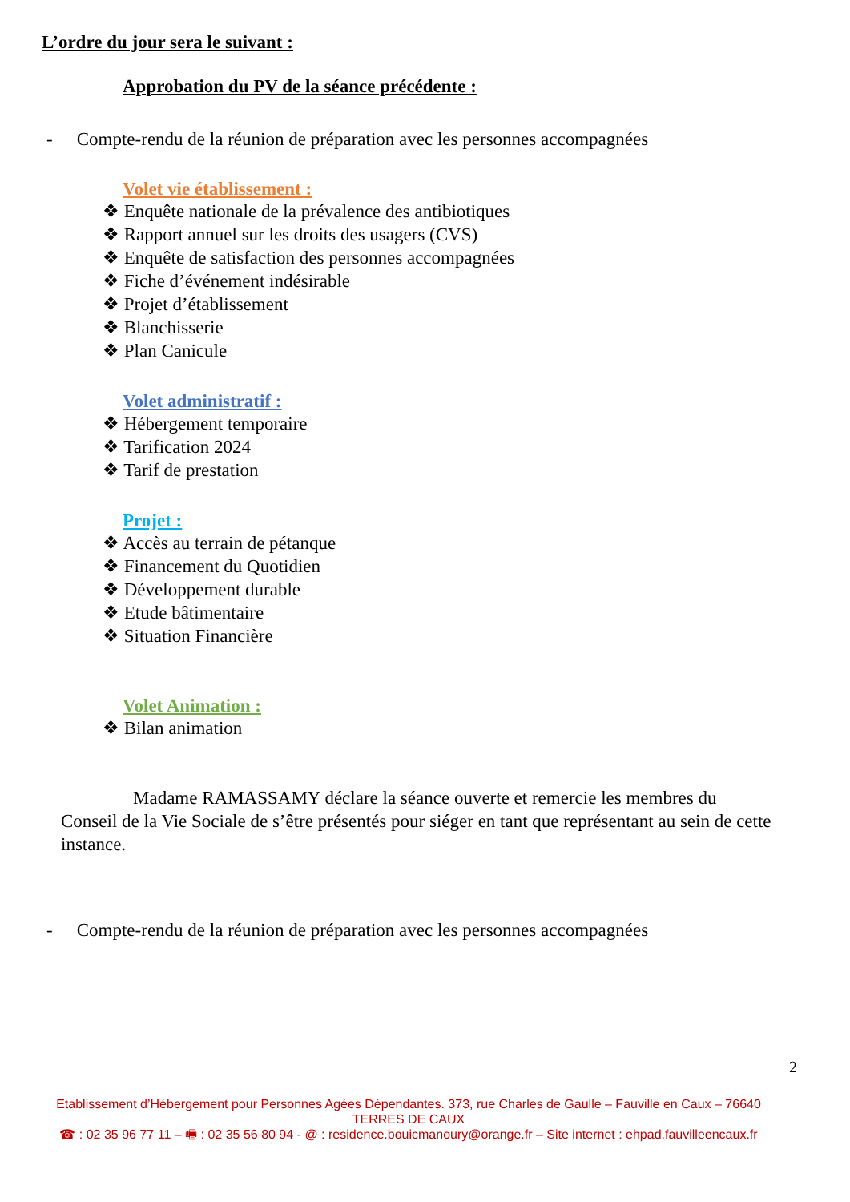L’ordre du jour sera le suivant :
Approbation du PV de la séance précédente :
- Compte-rendu de la réunion de préparation avec les personnes accompagnées
Volet vie établissement :
❖ Enquête nationale de la prévalence des antibiotiques
❖ Rapport annuel sur les droits des usagers (CVS)
❖ Enquête de satisfaction des personnes accompagnées
❖ Fiche d’événement indésirable
❖ Projet d’établissement
❖ Blanchisserie
❖ Plan Canicule
Volet administratif :
❖ Hébergement temporaire
❖ Tarification 2024
❖ Tarif de prestation
Projet :
❖ Accès au terrain de pétanque
❖ Financement du Quotidien
❖ Développement durable
❖ Etude bâtimentaire
❖ Situation Financière
Volet Animation :
❖ Bilan animation
Madame RAMASSAMY déclare la séance ouverte et remercie les membres du Conseil de la Vie Sociale de s’être présentés pour siéger en tant que représentant au sein de cette instance.
- Compte-rendu de la réunion de préparation avec les personnes accompagnées
2
Etablissement d’Hébergement pour Personnes Agées Dépendantes. 373, rue Charles de Gaulle – Fauville en Caux – 76640 TERRES DE CAUX
☎ : 02 35 96 77 11 – 🖷 : 02 35 56 80 94 - @ : residence.bouicmanoury@orange.fr – Site internet : ehpad.fauvilleencaux.fr